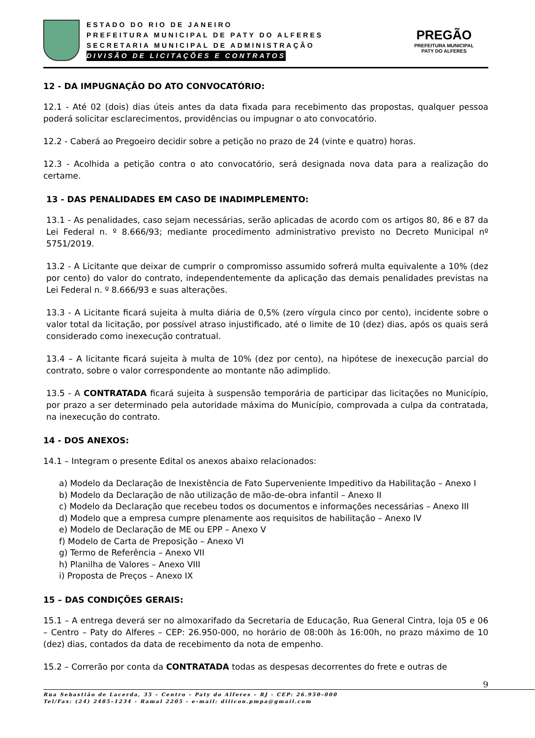ESTADO DO RIO DE JANEIRO
PREFEITURA MUNICIPAL DE PATY DO ALFERES
SECRETARIA MUNICIPAL DE ADMINISTRAÇÃO
DIVISÃO DE LICITAÇÕES E CONTRATOS
PREGÃO
PREFEITURA MUNICIPAL
PATY DO ALFERES
12 - DA IMPUGNAÇÃO DO ATO CONVOCATÓRIO:
12.1 - Até 02 (dois) dias úteis antes da data fixada para recebimento das propostas, qualquer pessoa poderá solicitar esclarecimentos, providências ou impugnar o ato convocatório.
12.2 - Caberá ao Pregoeiro decidir sobre a petição no prazo de 24 (vinte e quatro) horas.
12.3 - Acolhida a petição contra o ato convocatório, será designada nova data para a realização do certame.
13 - DAS PENALIDADES EM CASO DE INADIMPLEMENTO:
13.1 - As penalidades, caso sejam necessárias, serão aplicadas de acordo com os artigos 80, 86 e 87 da Lei Federal n. º 8.666/93; mediante procedimento administrativo previsto no Decreto Municipal nº 5751/2019.
13.2 - A Licitante que deixar de cumprir o compromisso assumido sofrerá multa equivalente a 10% (dez por cento) do valor do contrato, independentemente da aplicação das demais penalidades previstas na Lei Federal n. º 8.666/93 e suas alterações.
13.3 - A Licitante ficará sujeita à multa diária de 0,5% (zero vírgula cinco por cento), incidente sobre o valor total da licitação, por possível atraso injustificado, até o limite de 10 (dez) dias, após os quais será considerado como inexecução contratual.
13.4 – A licitante ficará sujeita à multa de 10% (dez por cento), na hipótese de inexecução parcial do contrato, sobre o valor correspondente ao montante não adimplido.
13.5 - A CONTRATADA ficará sujeita à suspensão temporária de participar das licitações no Município, por prazo a ser determinado pela autoridade máxima do Município, comprovada a culpa da contratada, na inexecução do contrato.
14 - DOS ANEXOS:
14.1 – Integram o presente Edital os anexos abaixo relacionados:
a) Modelo da Declaração de Inexistência de Fato Superveniente Impeditivo da Habilitação – Anexo I
b) Modelo da Declaração de não utilização de mão-de-obra infantil – Anexo II
c) Modelo da Declaração que recebeu todos os documentos e informações necessárias – Anexo III
d) Modelo que a empresa cumpre plenamente aos requisitos de habilitação – Anexo IV
e) Modelo de Declaração de ME ou EPP – Anexo V
f) Modelo de Carta de Preposição – Anexo VI
g) Termo de Referência – Anexo VII
h) Planilha de Valores – Anexo VIII
i) Proposta de Preços – Anexo IX
15 – DAS CONDIÇÕES GERAIS:
15.1 – A entrega deverá ser no almoxarifado da Secretaria de Educação, Rua General Cintra, loja 05 e 06 – Centro – Paty do Alferes – CEP: 26.950-000, no horário de 08:00h às 16:00h, no prazo máximo de 10 (dez) dias, contados da data de recebimento da nota de empenho.
15.2 – Correrão por conta da CONTRATADA todas as despesas decorrentes do frete e outras de
9
Rua Sebastião de Lacerda, 35 – Centro – Paty do Alferes – RJ - CEP: 26.950–000
Tel/Fax: (24) 2485–1234 - Ramal 2205 - e–mail: dilicon.pmpa@gmail.com